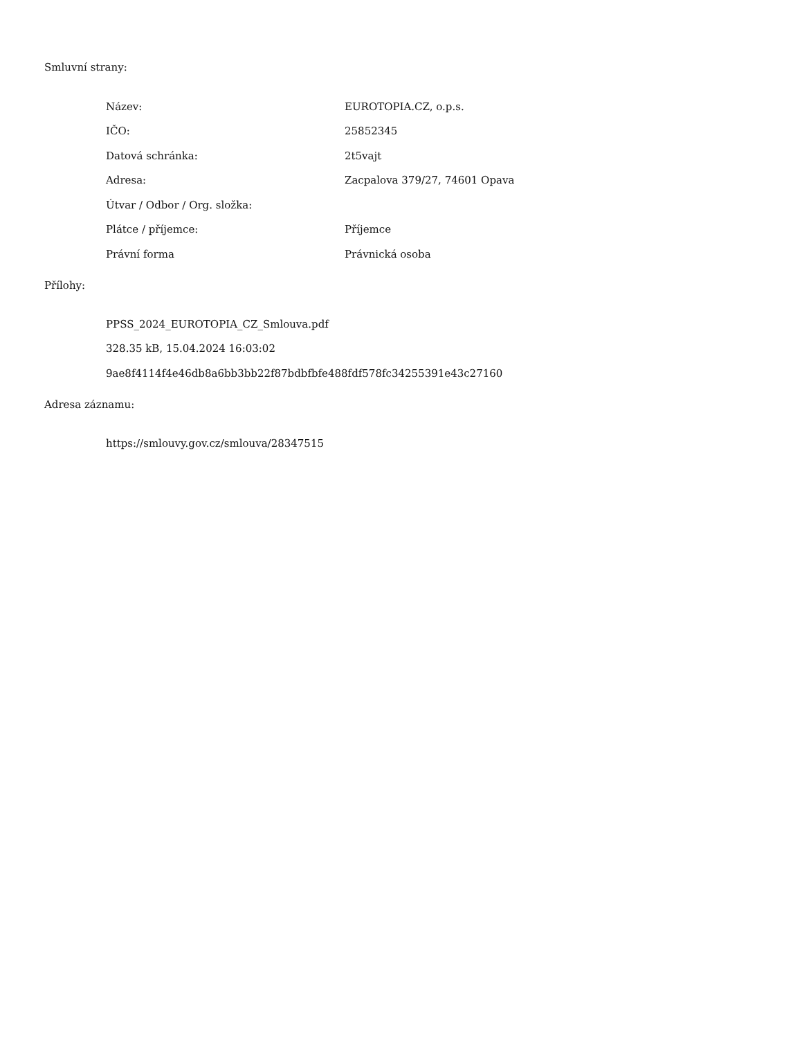Smluvní strany:
| Název: | EUROTOPIA.CZ, o.p.s. |
| IČO: | 25852345 |
| Datová schránka: | 2t5vajt |
| Adresa: | Zacpalova 379/27, 74601 Opava |
| Útvar / Odbor / Org. složka: | |
| Plátce / příjemce: | Příjemce |
| Právní forma | Právnická osoba |
Přílohy:
PPSS_2024_EUROTOPIA_CZ_Smlouva.pdf
328.35 kB, 15.04.2024 16:03:02
9ae8f4114f4e46db8a6bb3bb22f87bdbfbfe488fdf578fc34255391e43c27160
Adresa záznamu:
https://smlouvy.gov.cz/smlouva/28347515